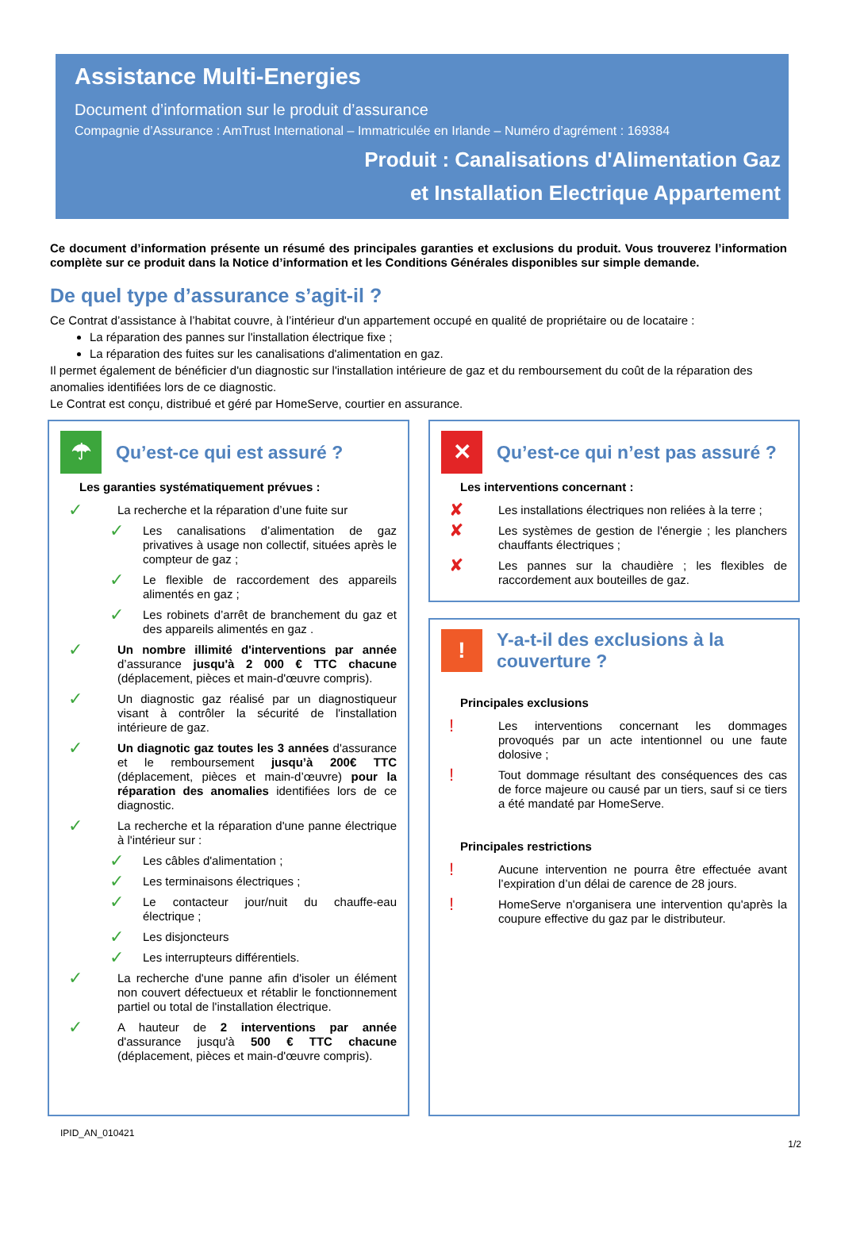Assistance Multi-Energies
Document d’information sur le produit d’assurance
Compagnie d’Assurance : AmTrust International – Immatriculée en Irlande – Numéro d’agrément : 169384
Produit : Canalisations d'Alimentation Gaz
et Installation Electrique Appartement
Ce document d’information présente un résumé des principales garanties et exclusions du produit. Vous trouverez l’information complète sur ce produit dans la Notice d’information et les Conditions Générales disponibles sur simple demande.
De quel type d’assurance s’agit-il ?
Ce Contrat d’assistance à l’habitat couvre, à l’intérieur d'un appartement occupé en qualité de propriétaire ou de locataire :
La réparation des pannes sur l'installation électrique fixe ;
La réparation des fuites sur les canalisations d'alimentation en gaz.
Il permet également de bénéficier d'un diagnostic sur l'installation intérieure de gaz et du remboursement du coût de la réparation des anomalies identifiées lors de ce diagnostic.
Le Contrat est conçu, distribué et géré par HomeServe, courtier en assurance.
☂
Qu’est-ce qui est assuré ?
Les garanties systématiquement prévues :
✓
La recherche et la réparation d’une fuite sur
✓
Les canalisations d’alimentation de gaz privatives à usage non collectif, situées après le compteur de gaz ;
✓
Le flexible de raccordement des appareils alimentés en gaz ;
✓
Les robinets d’arrêt de branchement du gaz et des appareils alimentés en gaz .
✓
Un nombre illimité d'interventions par année d’assurance jusqu'à 2 000 € TTC chacune (déplacement, pièces et main-d'œuvre compris).
✓
Un diagnostic gaz réalisé par un diagnostiqueur visant à contrôler la sécurité de l'installation intérieure de gaz.
✓
Un diagnotic gaz toutes les 3 années d'assurance et le remboursement jusqu’à 200€ TTC (déplacement, pièces et main-d’œuvre) pour la réparation des anomalies identifiées lors de ce diagnostic.
✓
La recherche et la réparation d'une panne électrique à l'intérieur sur :
✓
Les câbles d'alimentation ;
✓
Les terminaisons électriques ;
✓
Le contacteur jour/nuit du chauffe-eau électrique ;
✓
Les disjoncteurs
✓
Les interrupteurs différentiels.
✓
La recherche d'une panne afin d'isoler un élément non couvert défectueux et rétablir le fonctionnement partiel ou total de l'installation électrique.
✓
A hauteur de 2 interventions par année d'assurance jusqu'à 500 € TTC chacune (déplacement, pièces et main-d'œuvre compris).
✕
Qu’est-ce qui n’est pas assuré ?
Les interventions concernant :
✘
Les installations électriques non reliées à la terre ;
✘
Les systèmes de gestion de l'énergie ; les planchers chauffants électriques ;
✘
Les pannes sur la chaudière ; les flexibles de raccordement aux bouteilles de gaz.
!
Y-a-t-il des exclusions à la couverture ?
Principales exclusions
!
Les interventions concernant les dommages provoqués par un acte intentionnel ou une faute dolosive ;
!
Tout dommage résultant des conséquences des cas de force majeure ou causé par un tiers, sauf si ce tiers a été mandaté par HomeServe.
Principales restrictions
!
Aucune intervention ne pourra être effectuée avant l’expiration d’un délai de carence de 28 jours.
!
HomeServe n'organisera une intervention qu'après la coupure effective du gaz par le distributeur.
IPID_AN_010421
1/2